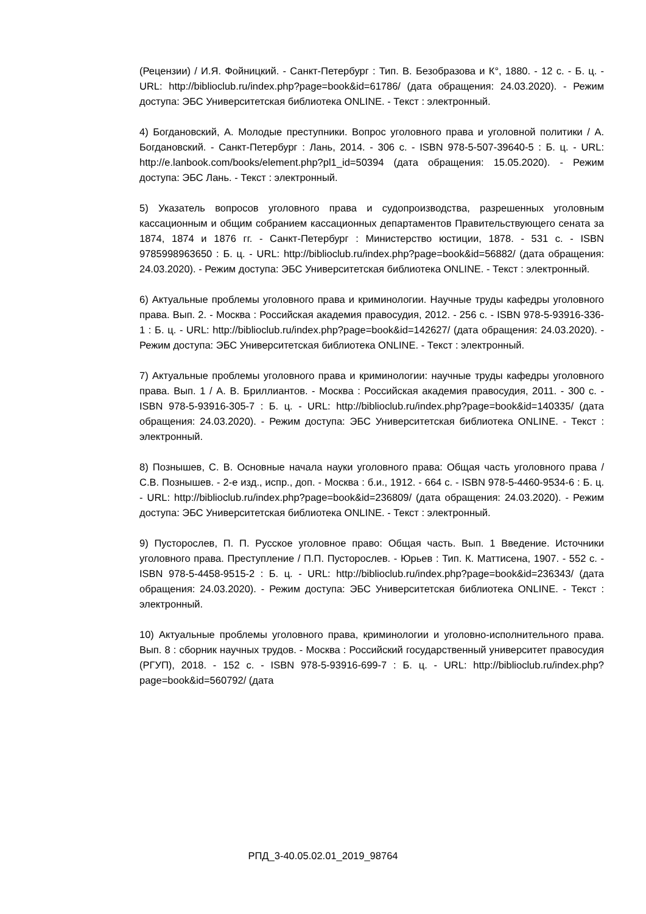(Рецензии) / И.Я. Фойницкий. - Санкт-Петербург : Тип. В. Безобразова и К°, 1880. - 12 с. - Б. ц. - URL: http://biblioclub.ru/index.php?page=book&id=61786/ (дата обращения: 24.03.2020). - Режим доступа: ЭБС Университетская библиотека ONLINE. - Текст : электронный.
4) Богдановский, А. Молодые преступники. Вопрос уголовного права и уголовной политики / А. Богдановский. - Санкт-Петербург : Лань, 2014. - 306 с. - ISBN 978-5-507-39640-5 : Б. ц. - URL: http://e.lanbook.com/books/element.php?pl1_id=50394 (дата обращения: 15.05.2020). - Режим доступа: ЭБС Лань. - Текст : электронный.
5) Указатель вопросов уголовного права и судопроизводства, разрешенных уголовным кассационным и общим собранием кассационных департаментов Правительствующего сената за 1874, 1874 и 1876 гг. - Санкт-Петербург : Министерство юстиции, 1878. - 531 с. - ISBN 9785998963650 : Б. ц. - URL: http://biblioclub.ru/index.php?page=book&id=56882/ (дата обращения: 24.03.2020). - Режим доступа: ЭБС Университетская библиотека ONLINE. - Текст : электронный.
6) Актуальные проблемы уголовного права и криминологии. Научные труды кафедры уголовного права. Вып. 2. - Москва : Российская академия правосудия, 2012. - 256 с. - ISBN 978-5-93916-336-1 : Б. ц. - URL: http://biblioclub.ru/index.php?page=book&id=142627/ (дата обращения: 24.03.2020). - Режим доступа: ЭБС Университетская библиотека ONLINE. - Текст : электронный.
7) Актуальные проблемы уголовного права и криминологии: научные труды кафедры уголовного права. Вып. 1 / А. В. Бриллиантов. - Москва : Российская академия правосудия, 2011. - 300 с. - ISBN 978-5-93916-305-7 : Б. ц. - URL: http://biblioclub.ru/index.php?page=book&id=140335/ (дата обращения: 24.03.2020). - Режим доступа: ЭБС Университетская библиотека ONLINE. - Текст : электронный.
8) Познышев, С. В. Основные начала науки уголовного права: Общая часть уголовного права / С.В. Познышев. - 2-е изд., испр., доп. - Москва : б.и., 1912. - 664 с. - ISBN 978-5-4460-9534-6 : Б. ц. - URL: http://biblioclub.ru/index.php?page=book&id=236809/ (дата обращения: 24.03.2020). - Режим доступа: ЭБС Университетская библиотека ONLINE. - Текст : электронный.
9) Пусторослев, П. П. Русское уголовное право: Общая часть. Вып. 1 Введение. Источники уголовного права. Преступление / П.П. Пусторослев. - Юрьев : Тип. К. Маттисена, 1907. - 552 с. - ISBN 978-5-4458-9515-2 : Б. ц. - URL: http://biblioclub.ru/index.php?page=book&id=236343/ (дата обращения: 24.03.2020). - Режим доступа: ЭБС Университетская библиотека ONLINE. - Текст : электронный.
10) Актуальные проблемы уголовного права, криминологии и уголовно-исполнительного права. Вып. 8 : сборник научных трудов. - Москва : Российский государственный университет правосудия (РГУП), 2018. - 152 с. - ISBN 978-5-93916-699-7 : Б. ц. - URL: http://biblioclub.ru/index.php?page=book&id=560792/ (дата
РПД_3-40.05.02.01_2019_98764